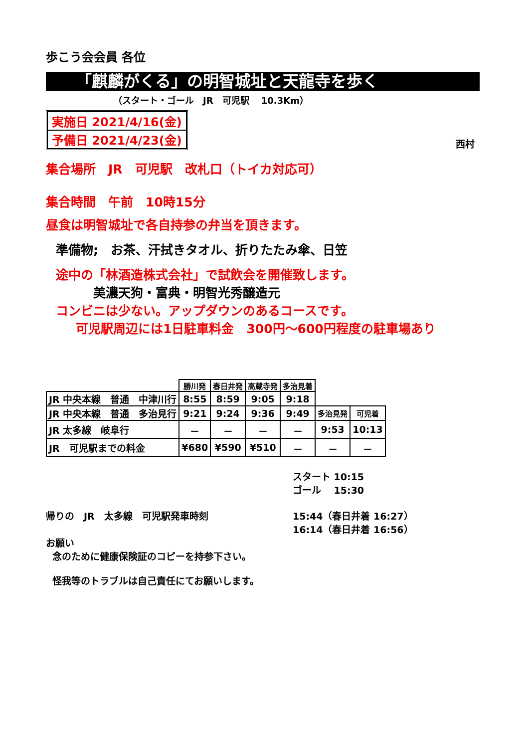歩こう会会員 各位
「麒麟がくる」の明智城址と天龍寺を歩く
（スタート・ゴール　JR　可児駅　 10.3Km）
実施日 2021/4/16(金)
予備日 2021/4/23(金)
西村
集合場所　JR　可児駅　改札口（トイカ対応可）
集合時間　午前　10時15分
昼食は明智城址で各自持参の弁当を頂きます。
準備物;　お茶、汗拭きタオル、折りたたみ傘、日笠
途中の「林酒造株式会社」で試飲会を開催致します。
美濃天狗・富典・明智光秀醸造元
コンビニは少ない。アップダウンのあるコースです。
可児駅周辺には1日駐車料金　300円～600円程度の駐車場あり
| | 勝川発 | 春日井発 | 高蔵寺発 | 多治見着 | | |
| JR 中央本線 普通 中津川行 | 8:55 | 8:59 | 9:05 | 9:18 | | |
| JR 中央本線 普通 多治見行 | 9:21 | 9:24 | 9:36 | 9:49 | 多治見発 | 可児着 |
| JR 太多線 岐阜行 | － | － | － | － | 9:53 | 10:13 |
| JR 可児駅までの料金 | ¥680 | ¥590 | ¥510 | － | － | － |
スタート 10:15
ゴール　 15:30
帰りの　JR　太多線　可児駅発車時刻 15:44（春日井着 16:27）
16:14（春日井着 16:56）
お願い
念のために健康保険証のコピーを持参下さい。
怪我等のトラブルは自己責任にてお願いします。